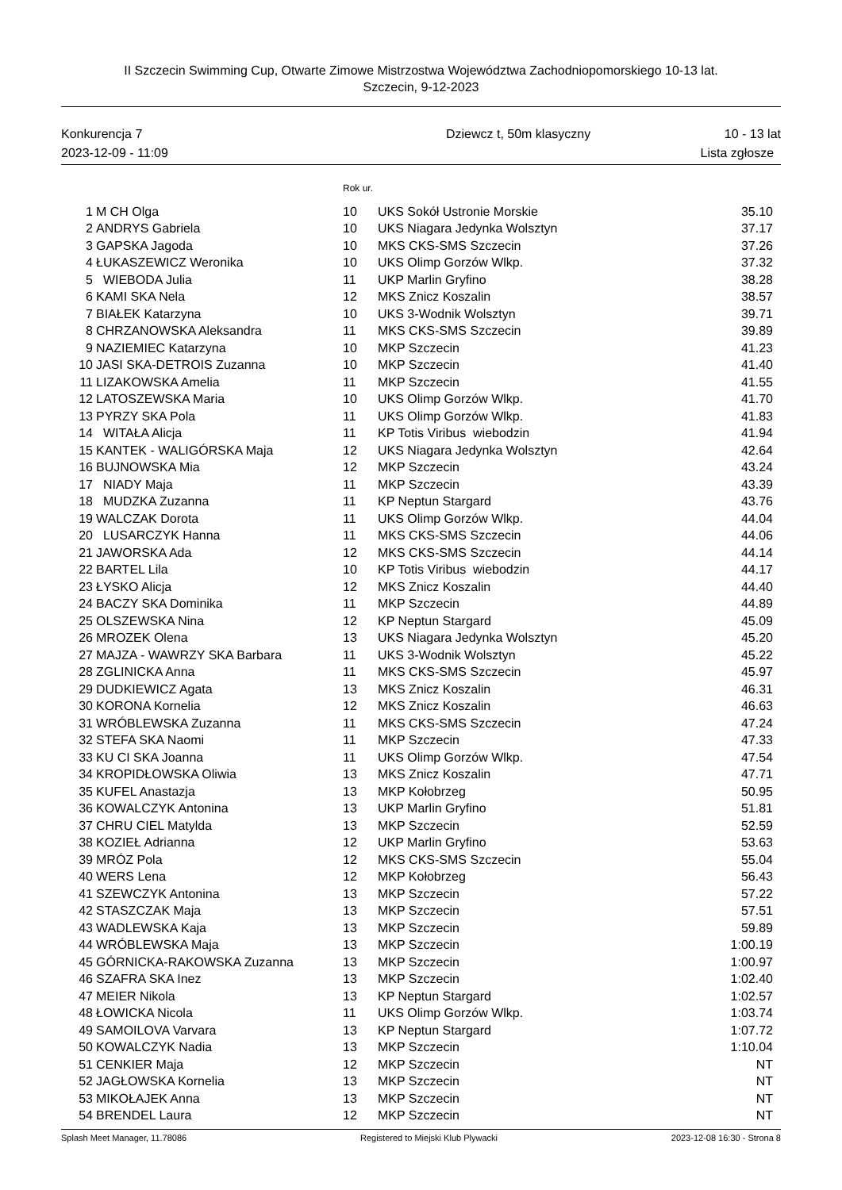II Szczecin Swimming Cup, Otwarte Zimowe Mistrzostwa Województwa Zachodniopomorskiego 10-13 lat.
Szczecin, 9-12-2023
Konkurencja 7
2023-12-09 - 11:09
Dziewcz t, 50m klasyczny 10 - 13 lat
Lista zgłosze
Rok ur.
| 1 | M CH Olga | 10 | UKS Sokół Ustronie Morskie | 35.10 |
| 2 | ANDRYS Gabriela | 10 | UKS Niagara Jedynka Wolsztyn | 37.17 |
| 3 | GAPSKA Jagoda | 10 | MKS CKS-SMS Szczecin | 37.26 |
| 4 | ŁUKASZEWICZ Weronika | 10 | UKS Olimp Gorzów Wlkp. | 37.32 |
| 5 | WIEBODA Julia | 11 | UKP Marlin Gryfino | 38.28 |
| 6 | KAMI SKA Nela | 12 | MKS Znicz Koszalin | 38.57 |
| 7 | BIAŁEK Katarzyna | 10 | UKS 3-Wodnik Wolsztyn | 39.71 |
| 8 | CHRZANOWSKA Aleksandra | 11 | MKS CKS-SMS Szczecin | 39.89 |
| 9 | NAZIEMIEC Katarzyna | 10 | MKP Szczecin | 41.23 |
| 10 | JASI SKA-DETROIS Zuzanna | 10 | MKP Szczecin | 41.40 |
| 11 | LIZAKOWSKA Amelia | 11 | MKP Szczecin | 41.55 |
| 12 | LATOSZEWSKA Maria | 10 | UKS Olimp Gorzów Wlkp. | 41.70 |
| 13 | PYRZY SKA Pola | 11 | UKS Olimp Gorzów Wlkp. | 41.83 |
| 14 | WITAŁA Alicja | 11 | KP Totis Viribus wiebodzin | 41.94 |
| 15 | KANTEK - WALIGÓRSKA Maja | 12 | UKS Niagara Jedynka Wolsztyn | 42.64 |
| 16 | BUJNOWSKA Mia | 12 | MKP Szczecin | 43.24 |
| 17 | NIADY Maja | 11 | MKP Szczecin | 43.39 |
| 18 | MUDZKA Zuzanna | 11 | KP Neptun Stargard | 43.76 |
| 19 | WALCZAK Dorota | 11 | UKS Olimp Gorzów Wlkp. | 44.04 |
| 20 | LUSARCZYK Hanna | 11 | MKS CKS-SMS Szczecin | 44.06 |
| 21 | JAWORSKA Ada | 12 | MKS CKS-SMS Szczecin | 44.14 |
| 22 | BARTEL Lila | 10 | KP Totis Viribus wiebodzin | 44.17 |
| 23 | ŁYSKO Alicja | 12 | MKS Znicz Koszalin | 44.40 |
| 24 | BACZY SKA Dominika | 11 | MKP Szczecin | 44.89 |
| 25 | OLSZEWSKA Nina | 12 | KP Neptun Stargard | 45.09 |
| 26 | MROZEK Olena | 13 | UKS Niagara Jedynka Wolsztyn | 45.20 |
| 27 | MAJZA - WAWRZY SKA Barbara | 11 | UKS 3-Wodnik Wolsztyn | 45.22 |
| 28 | ZGLINICKA Anna | 11 | MKS CKS-SMS Szczecin | 45.97 |
| 29 | DUDKIEWICZ Agata | 13 | MKS Znicz Koszalin | 46.31 |
| 30 | KORONA Kornelia | 12 | MKS Znicz Koszalin | 46.63 |
| 31 | WRÓBLEWSKA Zuzanna | 11 | MKS CKS-SMS Szczecin | 47.24 |
| 32 | STEFA SKA Naomi | 11 | MKP Szczecin | 47.33 |
| 33 | KU CI SKA Joanna | 11 | UKS Olimp Gorzów Wlkp. | 47.54 |
| 34 | KROPIDŁOWSKA Oliwia | 13 | MKS Znicz Koszalin | 47.71 |
| 35 | KUFEL Anastazja | 13 | MKP Kołobrzeg | 50.95 |
| 36 | KOWALCZYK Antonina | 13 | UKP Marlin Gryfino | 51.81 |
| 37 | CHRU CIEL Matylda | 13 | MKP Szczecin | 52.59 |
| 38 | KOZIEŁ Adrianna | 12 | UKP Marlin Gryfino | 53.63 |
| 39 | MRÓZ Pola | 12 | MKS CKS-SMS Szczecin | 55.04 |
| 40 | WERS Lena | 12 | MKP Kołobrzeg | 56.43 |
| 41 | SZEWCZYK Antonina | 13 | MKP Szczecin | 57.22 |
| 42 | STASZCZAK Maja | 13 | MKP Szczecin | 57.51 |
| 43 | WADLEWSKA Kaja | 13 | MKP Szczecin | 59.89 |
| 44 | WRÓBLEWSKA Maja | 13 | MKP Szczecin | 1:00.19 |
| 45 | GÓRNICKA-RAKOWSKA Zuzanna | 13 | MKP Szczecin | 1:00.97 |
| 46 | SZAFRA SKA Inez | 13 | MKP Szczecin | 1:02.40 |
| 47 | MEIER Nikola | 13 | KP Neptun Stargard | 1:02.57 |
| 48 | ŁOWICKA Nicola | 11 | UKS Olimp Gorzów Wlkp. | 1:03.74 |
| 49 | SAMOILOVA Varvara | 13 | KP Neptun Stargard | 1:07.72 |
| 50 | KOWALCZYK Nadia | 13 | MKP Szczecin | 1:10.04 |
| 51 | CENKIER Maja | 12 | MKP Szczecin | NT |
| 52 | JAGŁOWSKA Kornelia | 13 | MKP Szczecin | NT |
| 53 | MIKOŁAJEK Anna | 13 | MKP Szczecin | NT |
| 54 | BRENDEL Laura | 12 | MKP Szczecin | NT |
Splash Meet Manager, 11.78086 Registered to Miejski Klub Plywacki 2023-12-08 16:30 - Strona 8